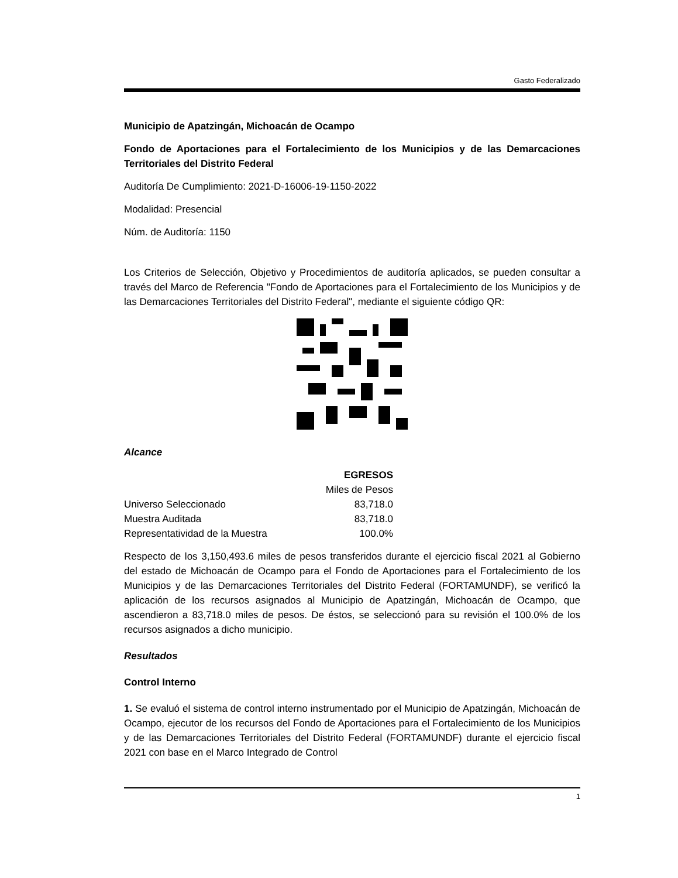Gasto Federalizado
Municipio de Apatzingán, Michoacán de Ocampo
Fondo de Aportaciones para el Fortalecimiento de los Municipios y de las Demarcaciones Territoriales del Distrito Federal
Auditoría De Cumplimiento: 2021-D-16006-19-1150-2022
Modalidad: Presencial
Núm. de Auditoría: 1150
Los Criterios de Selección, Objetivo y Procedimientos de auditoría aplicados, se pueden consultar a través del Marco de Referencia "Fondo de Aportaciones para el Fortalecimiento de los Municipios y de las Demarcaciones Territoriales del Distrito Federal", mediante el siguiente código QR:
Alcance
| | EGRESOS |
| | Miles de Pesos |
| Universo Seleccionado | 83,718.0 |
| Muestra Auditada | 83,718.0 |
| Representatividad de la Muestra | 100.0% |
Respecto de los 3,150,493.6 miles de pesos transferidos durante el ejercicio fiscal 2021 al Gobierno del estado de Michoacán de Ocampo para el Fondo de Aportaciones para el Fortalecimiento de los Municipios y de las Demarcaciones Territoriales del Distrito Federal (FORTAMUNDF), se verificó la aplicación de los recursos asignados al Municipio de Apatzingán, Michoacán de Ocampo, que ascendieron a 83,718.0 miles de pesos. De éstos, se seleccionó para su revisión el 100.0% de los recursos asignados a dicho municipio.
Resultados
Control Interno
1. Se evaluó el sistema de control interno instrumentado por el Municipio de Apatzingán, Michoacán de Ocampo, ejecutor de los recursos del Fondo de Aportaciones para el Fortalecimiento de los Municipios y de las Demarcaciones Territoriales del Distrito Federal (FORTAMUNDF) durante el ejercicio fiscal 2021 con base en el Marco Integrado de Control
1